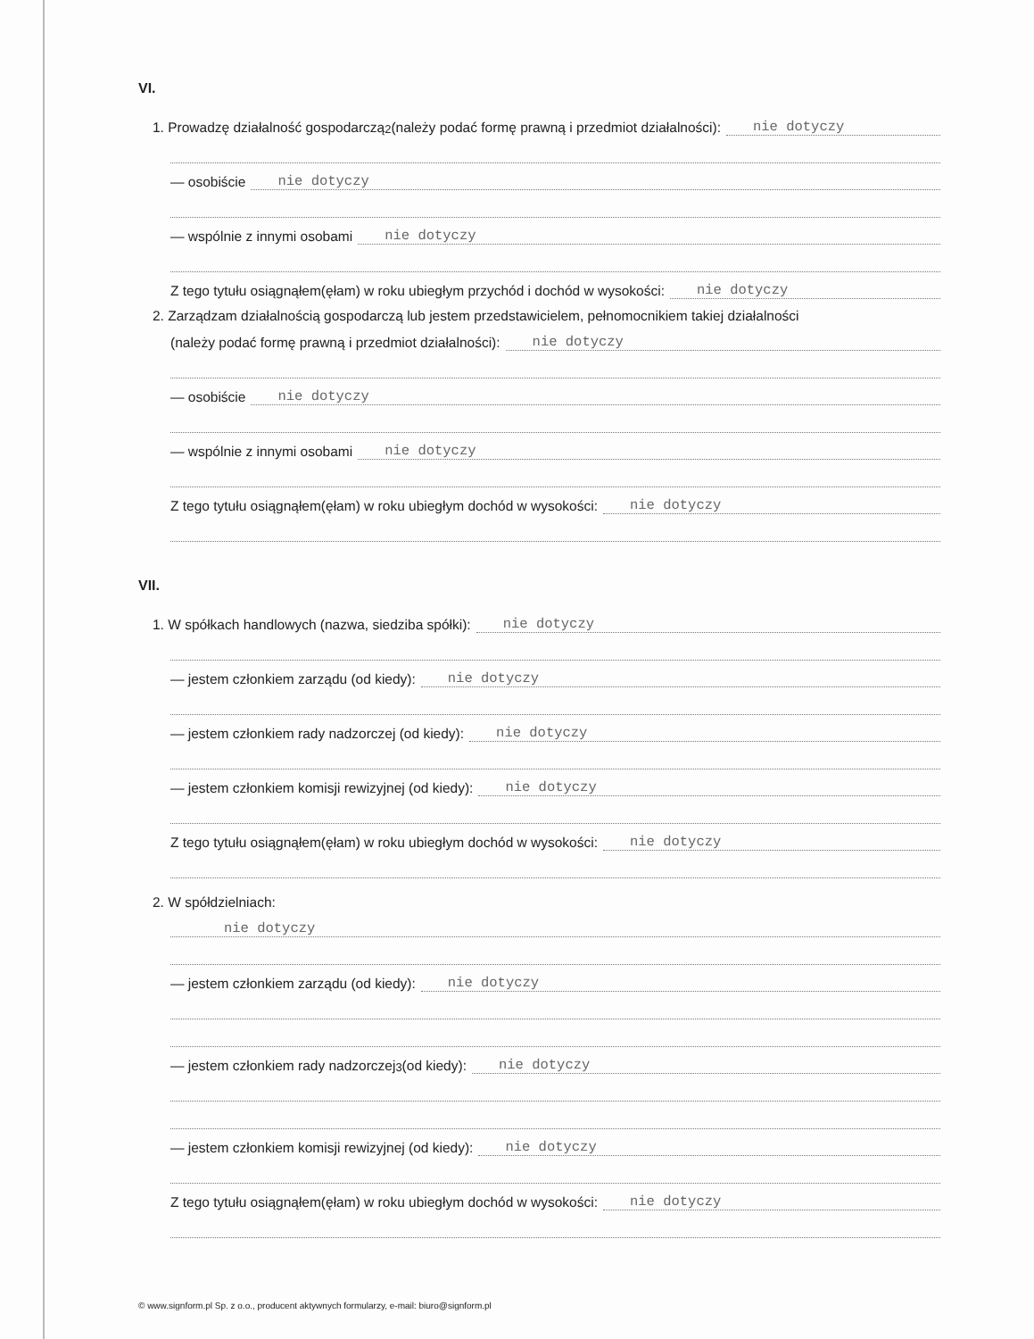VI.
1. Prowadzę działalność gospodarczą<sup>2</sup> (należy podać formę prawną i przedmiot działalności): nie dotyczy
— osobiście nie dotyczy
— wspólnie z innymi osobami nie dotyczy
Z tego tytułu osiągnąłem(ęłam) w roku ubiegłym przychód i dochód w wysokości: nie dotyczy
2. Zarządzam działalnością gospodarczą lub jestem przedstawicielem, pełnomocnikiem takiej działalności
(należy podać formę prawną i przedmiot działalności): nie dotyczy
— osobiście nie dotyczy
— wspólnie z innymi osobami nie dotyczy
Z tego tytułu osiągnąłem(ęłam) w roku ubiegłym dochód w wysokości: nie dotyczy
VII.
1. W spółkach handlowych (nazwa, siedziba spółki): nie dotyczy
— jestem członkiem zarządu (od kiedy): nie dotyczy
— jestem członkiem rady nadzorczej (od kiedy): nie dotyczy
— jestem członkiem komisji rewizyjnej (od kiedy): nie dotyczy
Z tego tytułu osiągnąłem(ęłam) w roku ubiegłym dochód w wysokości: nie dotyczy
2. W spółdzielniach:
nie dotyczy
— jestem członkiem zarządu (od kiedy): nie dotyczy
— jestem członkiem rady nadzorczej<sup>3</sup> (od kiedy): nie dotyczy
— jestem członkiem komisji rewizyjnej (od kiedy): nie dotyczy
Z tego tytułu osiągnąłem(ęłam) w roku ubiegłym dochód w wysokości: nie dotyczy
© www.signform.pl Sp. z o.o., producent aktywnych formularzy, e-mail: biuro@signform.pl